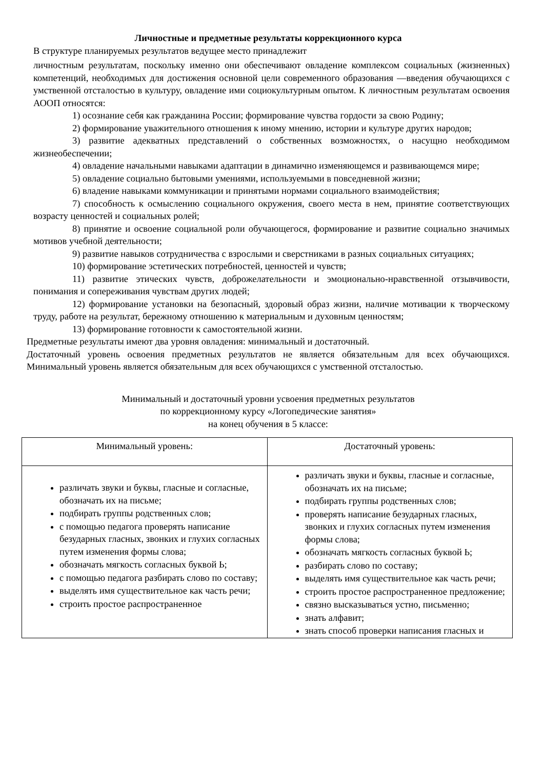Личностные и предметные результаты коррекционного курса
В структуре планируемых результатов ведущее место принадлежит
личностным результатам, поскольку именно они обеспечивают овладение комплексом социальных (жизненных) компетенций, необходимых для достижения основной цели современного образования —введения обучающихся с умственной отсталостью в культуру, овладение ими социокультурным опытом. К личностным результатам освоения АООП относятся:
1) осознание себя как гражданина России; формирование чувства гордости за свою Родину;
2) формирование уважительного отношения к иному мнению, истории и культуре других народов;
3) развитие адекватных представлений о собственных возможностях, о насущно необходимом жизнеобеспечении;
4) овладение начальными навыками адаптации в динамично изменяющемся и развивающемся мире;
5) овладение социально бытовыми умениями, используемыми в повседневной жизни;
6) владение навыками коммуникации и принятыми нормами социального взаимодействия;
7) способность к осмыслению социального окружения, своего места в нем, принятие соответствующих возрасту ценностей и социальных ролей;
8) принятие и освоение социальной роли обучающегося, формирование и развитие социально значимых мотивов учебной деятельности;
9) развитие навыков сотрудничества с взрослыми и сверстниками в разных социальных ситуациях;
10) формирование эстетических потребностей, ценностей и чувств;
11) развитие этических чувств, доброжелательности и эмоционально-нравственной отзывчивости, понимания и сопереживания чувствам других людей;
12) формирование установки на безопасный, здоровый образ жизни, наличие мотивации к творческому труду, работе на результат, бережному отношению к материальным и духовным ценностям;
13) формирование готовности к самостоятельной жизни.
Предметные результаты имеют два уровня овладения: минимальный и достаточный.
Достаточный уровень освоения предметных результатов не является обязательным для всех обучающихся. Минимальный уровень является обязательным для всех обучающихся с умственной отсталостью.
Минимальный и достаточный уровни усвоения предметных результатов
по коррекционному курсу «Логопедические занятия»
на конец обучения в 5 классе:
| Минимальный уровень: | Достаточный уровень: |
| различать звуки и буквы, гласные и согласные, обозначать их на письме; подбирать группы родственных слов; с помощью педагога проверять написание безударных гласных, звонких и глухих согласных путем изменения формы слова; обозначать мягкость согласных буквой Ь; с помощью педагога разбирать слово по составу; выделять имя существительное как часть речи; строить простое распространенное | различать звуки и буквы, гласные и согласные, обозначать их на письме; подбирать группы родственных слов; проверять написание безударных гласных, звонких и глухих согласных путем изменения формы слова; обозначать мягкость согласных буквой Ь; разбирать слово по составу; выделять имя существительное как часть речи; строить простое распространенное предложение; связно высказываться устно, письменно; знать алфавит; знать способ проверки написания гласных и |